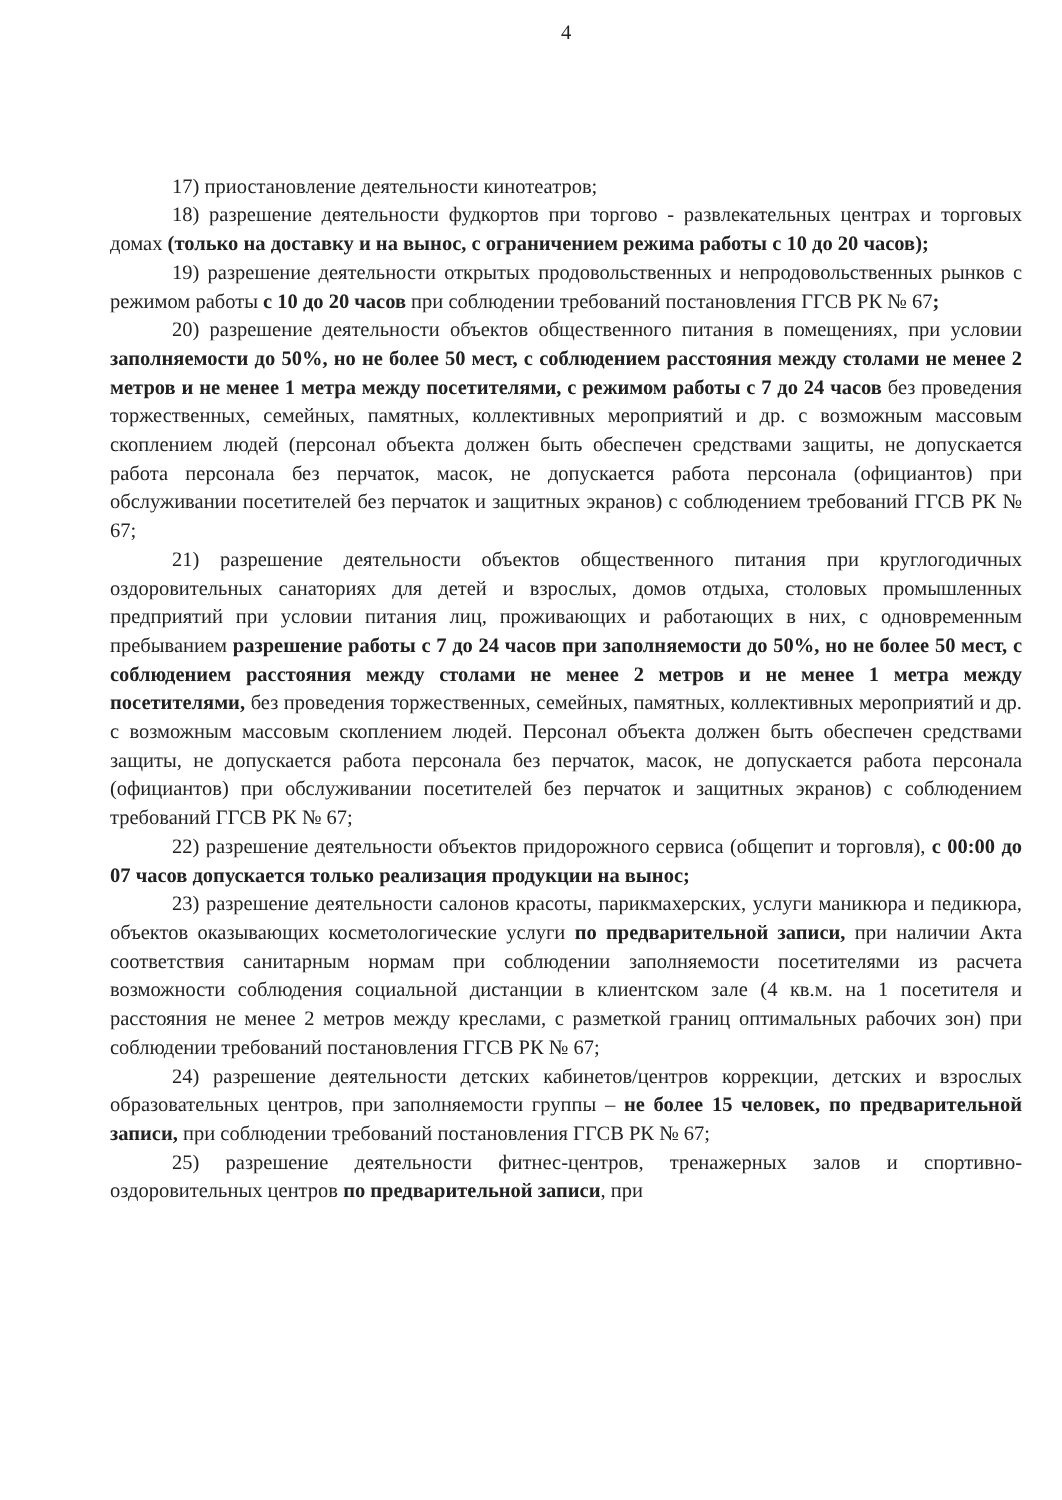4
17) приостановление деятельности кинотеатров;
18) разрешение деятельности фудкортов при торгово - развлекательных центрах и торговых домах (только на доставку и на вынос, с ограничением режима работы с 10 до 20 часов);
19) разрешение деятельности открытых продовольственных и непродовольственных рынков с режимом работы с 10 до 20 часов при соблюдении требований постановления ГГСВ РК № 67;
20) разрешение деятельности объектов общественного питания в помещениях, при условии заполняемости до 50%, но не более 50 мест, с соблюдением расстояния между столами не менее 2 метров и не менее 1 метра между посетителями, с режимом работы с 7 до 24 часов без проведения торжественных, семейных, памятных, коллективных мероприятий и др. с возможным массовым скоплением людей (персонал объекта должен быть обеспечен средствами защиты, не допускается работа персонала без перчаток, масок, не допускается работа персонала (официантов) при обслуживании посетителей без перчаток и защитных экранов) с соблюдением требований ГГСВ РК № 67;
21) разрешение деятельности объектов общественного питания при круглогодичных оздоровительных санаториях для детей и взрослых, домов отдыха, столовых промышленных предприятий при условии питания лиц, проживающих и работающих в них, с одновременным пребыванием разрешение работы с 7 до 24 часов при заполняемости до 50%, но не более 50 мест, с соблюдением расстояния между столами не менее 2 метров и не менее 1 метра между посетителями, без проведения торжественных, семейных, памятных, коллективных мероприятий и др. с возможным массовым скоплением людей. Персонал объекта должен быть обеспечен средствами защиты, не допускается работа персонала без перчаток, масок, не допускается работа персонала (официантов) при обслуживании посетителей без перчаток и защитных экранов) с соблюдением требований ГГСВ РК № 67;
22) разрешение деятельности объектов придорожного сервиса (общепит и торговля), с 00:00 до 07 часов допускается только реализация продукции на вынос;
23) разрешение деятельности салонов красоты, парикмахерских, услуги маникюра и педикюра, объектов оказывающих косметологические услуги по предварительной записи, при наличии Акта соответствия санитарным нормам при соблюдении заполняемости посетителями из расчета возможности соблюдения социальной дистанции в клиентском зале (4 кв.м. на 1 посетителя и расстояния не менее 2 метров между креслами, с разметкой границ оптимальных рабочих зон) при соблюдении требований постановления ГГСВ РК № 67;
24) разрешение деятельности детских кабинетов/центров коррекции, детских и взрослых образовательных центров, при заполняемости группы – не более 15 человек, по предварительной записи, при соблюдении требований постановления ГГСВ РК № 67;
25) разрешение деятельности фитнес-центров, тренажерных залов и спортивно-оздоровительных центров по предварительной записи, при